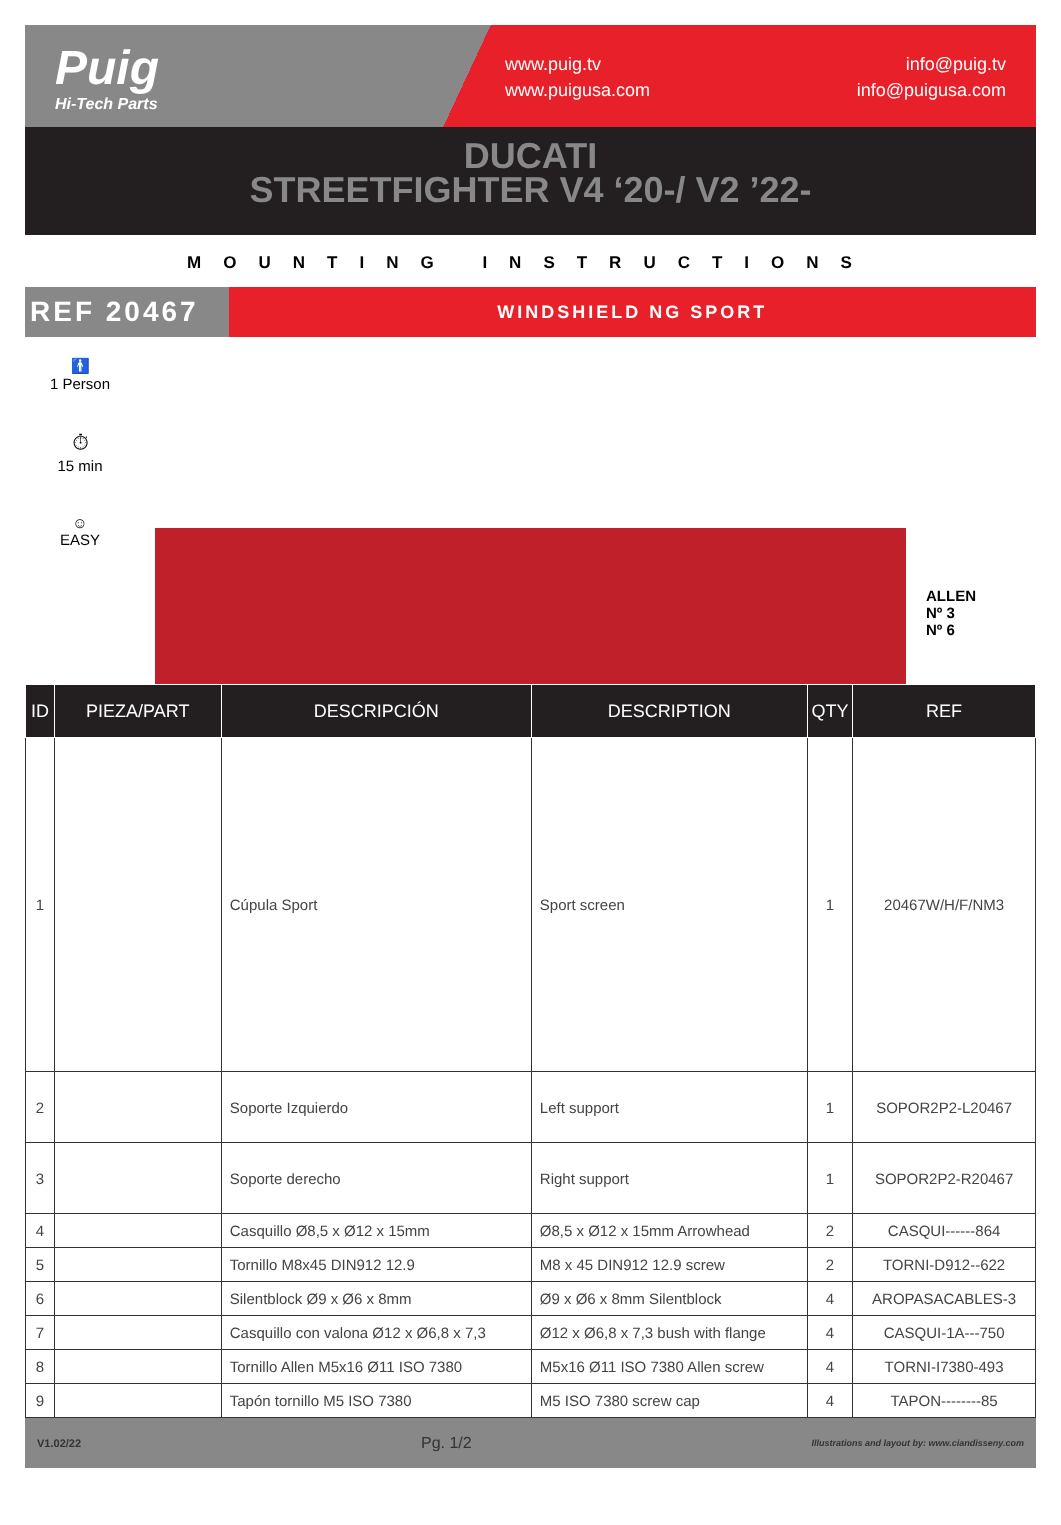Puig
Hi-Tech Parts
www.puig.tv
www.puigusa.com
info@puig.tv
info@puigusa.com
DUCATI
STREETFIGHTER V4 ‘20-/ V2 ’22-
MOUNTING INSTRUCTIONS
REF 20467
WINDSHIELD NG SPORT
🚹
1 Person
⏱
15 min
☺
EASY
ALLEN
Nº 3
Nº 6
| ID | PIEZA/PART | DESCRIPCIÓN | DESCRIPTION | QTY | REF |
| --- | --- | --- | --- | --- | --- |
| 1 | | Cúpula Sport | Sport screen | 1 | 20467W/H/F/NM3 |
| 2 | | Soporte Izquierdo | Left support | 1 | SOPOR2P2-L20467 |
| 3 | | Soporte derecho | Right support | 1 | SOPOR2P2-R20467 |
| 4 | | Casquillo Ø8,5 x Ø12 x 15mm | Ø8,5 x Ø12 x 15mm Arrowhead | 2 | CASQUI------864 |
| 5 | | Tornillo M8x45 DIN912 12.9 | M8 x 45 DIN912 12.9 screw | 2 | TORNI-D912--622 |
| 6 | | Silentblock Ø9 x Ø6 x 8mm | Ø9 x Ø6 x 8mm Silentblock | 4 | AROPASACABLES-3 |
| 7 | | Casquillo con valona Ø12 x Ø6,8 x 7,3 | Ø12 x Ø6,8 x 7,3 bush with flange | 4 | CASQUI-1A---750 |
| 8 | | Tornillo Allen M5x16 Ø11 ISO 7380 | M5x16 Ø11 ISO 7380 Allen screw | 4 | TORNI-I7380-493 |
| 9 | | Tapón tornillo M5 ISO 7380 | M5 ISO 7380 screw cap | 4 | TAPON--------85 |
V1.02/22 Pg. 1/2 Illustrations and layout by: www.ciandisseny.com